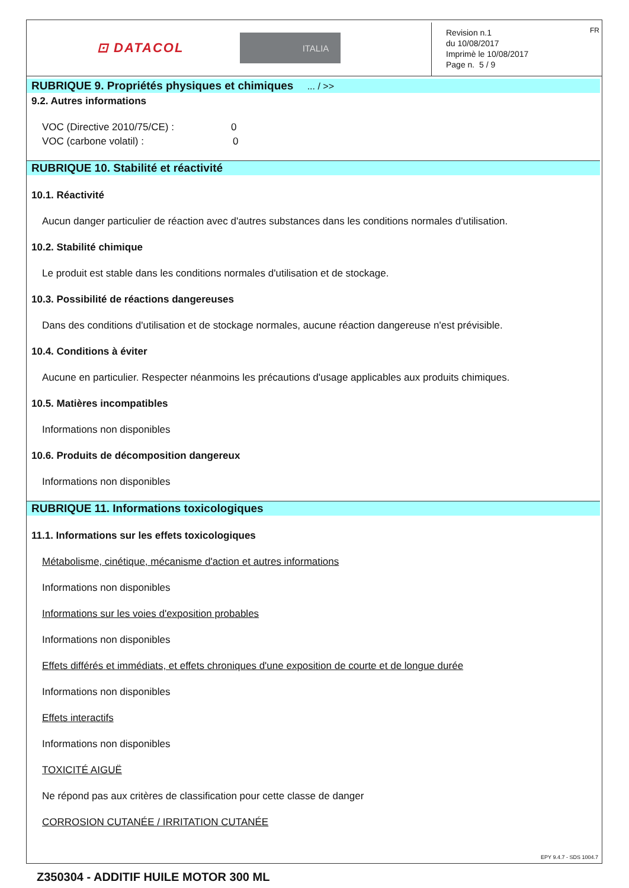⊡ DATACOL ITALIA
Revision n.1
du 10/08/2017
Imprimè le 10/08/2017
Page n. 5 / 9
FR
RUBRIQUE 9. Propriétés physiques et chimiques ... / >>
9.2. Autres informations
VOC (Directive 2010/75/CE) :0
VOC (carbone volatil) :0
RUBRIQUE 10. Stabilité et réactivité
10.1. Réactivité
Aucun danger particulier de réaction avec d'autres substances dans les conditions normales d'utilisation.
10.2. Stabilité chimique
Le produit est stable dans les conditions normales d'utilisation et de stockage.
10.3. Possibilité de réactions dangereuses
Dans des conditions d'utilisation et de stockage normales, aucune réaction dangereuse n'est prévisible.
10.4. Conditions à éviter
Aucune en particulier. Respecter néanmoins les précautions d'usage applicables aux produits chimiques.
10.5. Matières incompatibles
Informations non disponibles
10.6. Produits de décomposition dangereux
Informations non disponibles
RUBRIQUE 11. Informations toxicologiques
11.1. Informations sur les effets toxicologiques
Métabolisme, cinétique, mécanisme d'action et autres informations
Informations non disponibles
Informations sur les voies d'exposition probables
Informations non disponibles
Effets différés et immédiats, et effets chroniques d'une exposition de courte et de longue durée
Informations non disponibles
Effets interactifs
Informations non disponibles
TOXICITÉ AIGUË
Ne répond pas aux critères de classification pour cette classe de danger
CORROSION CUTANÉE / IRRITATION CUTANÉE
EPY 9.4.7 - SDS 1004.7
Z350304 - ADDITIF HUILE MOTOR 300 ML